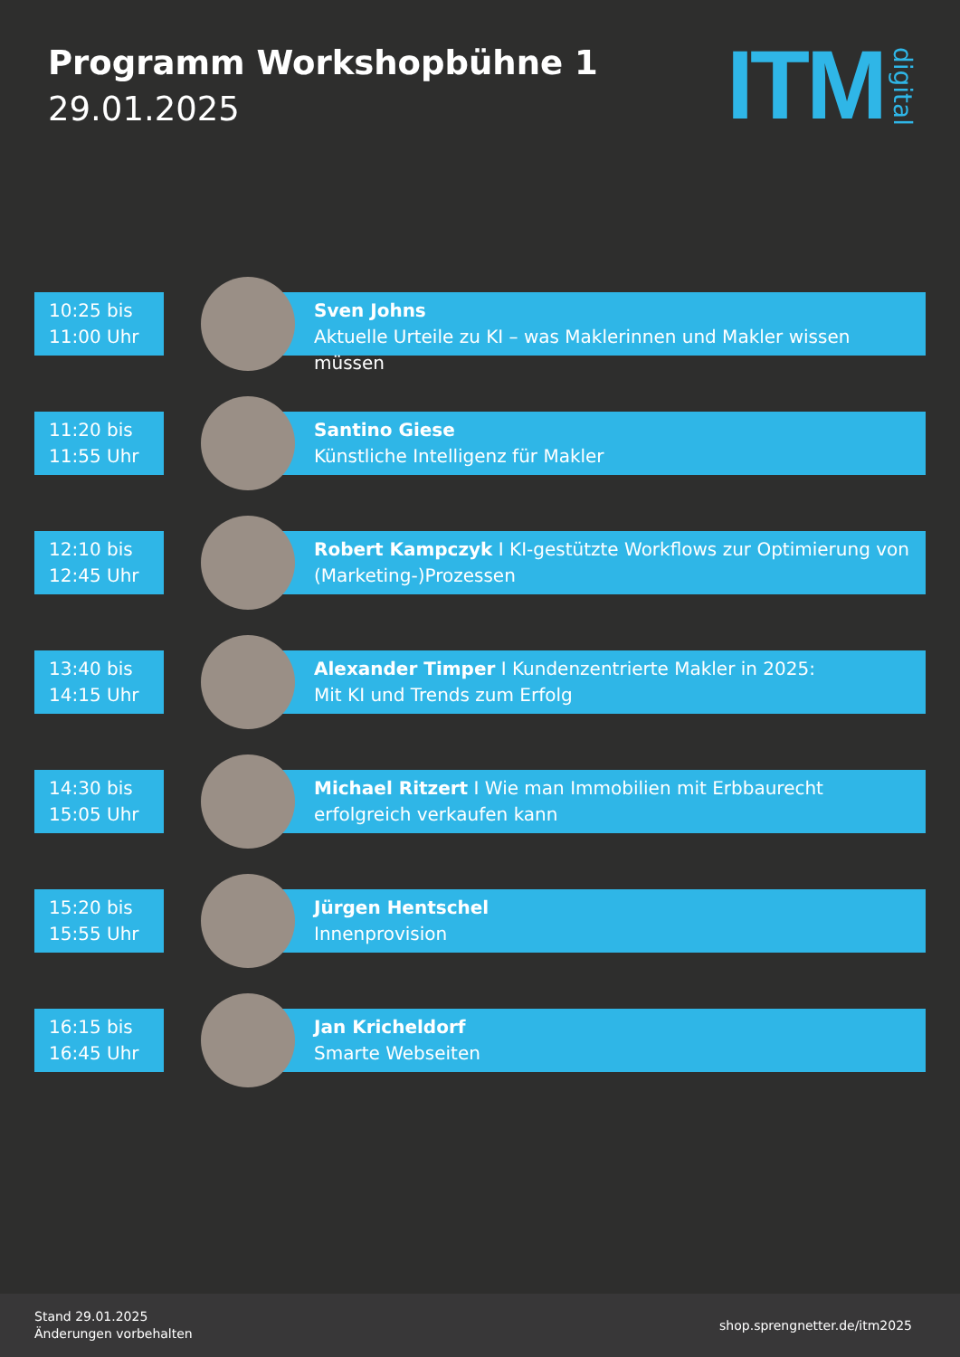Programm Workshopbühne 1
29.01.2025
ITM digital
10:25 bis
11:00 Uhr
Sven Johns
Aktuelle Urteile zu KI – was Maklerinnen und Makler wissen müssen
11:20 bis
11:55 Uhr
Santino Giese
Künstliche Intelligenz für Makler
12:10 bis
12:45 Uhr
Robert Kampczyk I KI-gestützte Workflows zur Optimierung von (Marketing-)Prozessen
13:40 bis
14:15 Uhr
Alexander Timper I Kundenzentrierte Makler in 2025:
Mit KI und Trends zum Erfolg
14:30 bis
15:05 Uhr
Michael Ritzert I Wie man Immobilien mit Erbbaurecht
erfolgreich verkaufen kann
15:20 bis
15:55 Uhr
Jürgen Hentschel
Innenprovision
16:15 bis
16:45 Uhr
Jan Kricheldorf
Smarte Webseiten
Stand 29.01.2025
Änderungen vorbehalten
shop.sprengnetter.de/itm2025